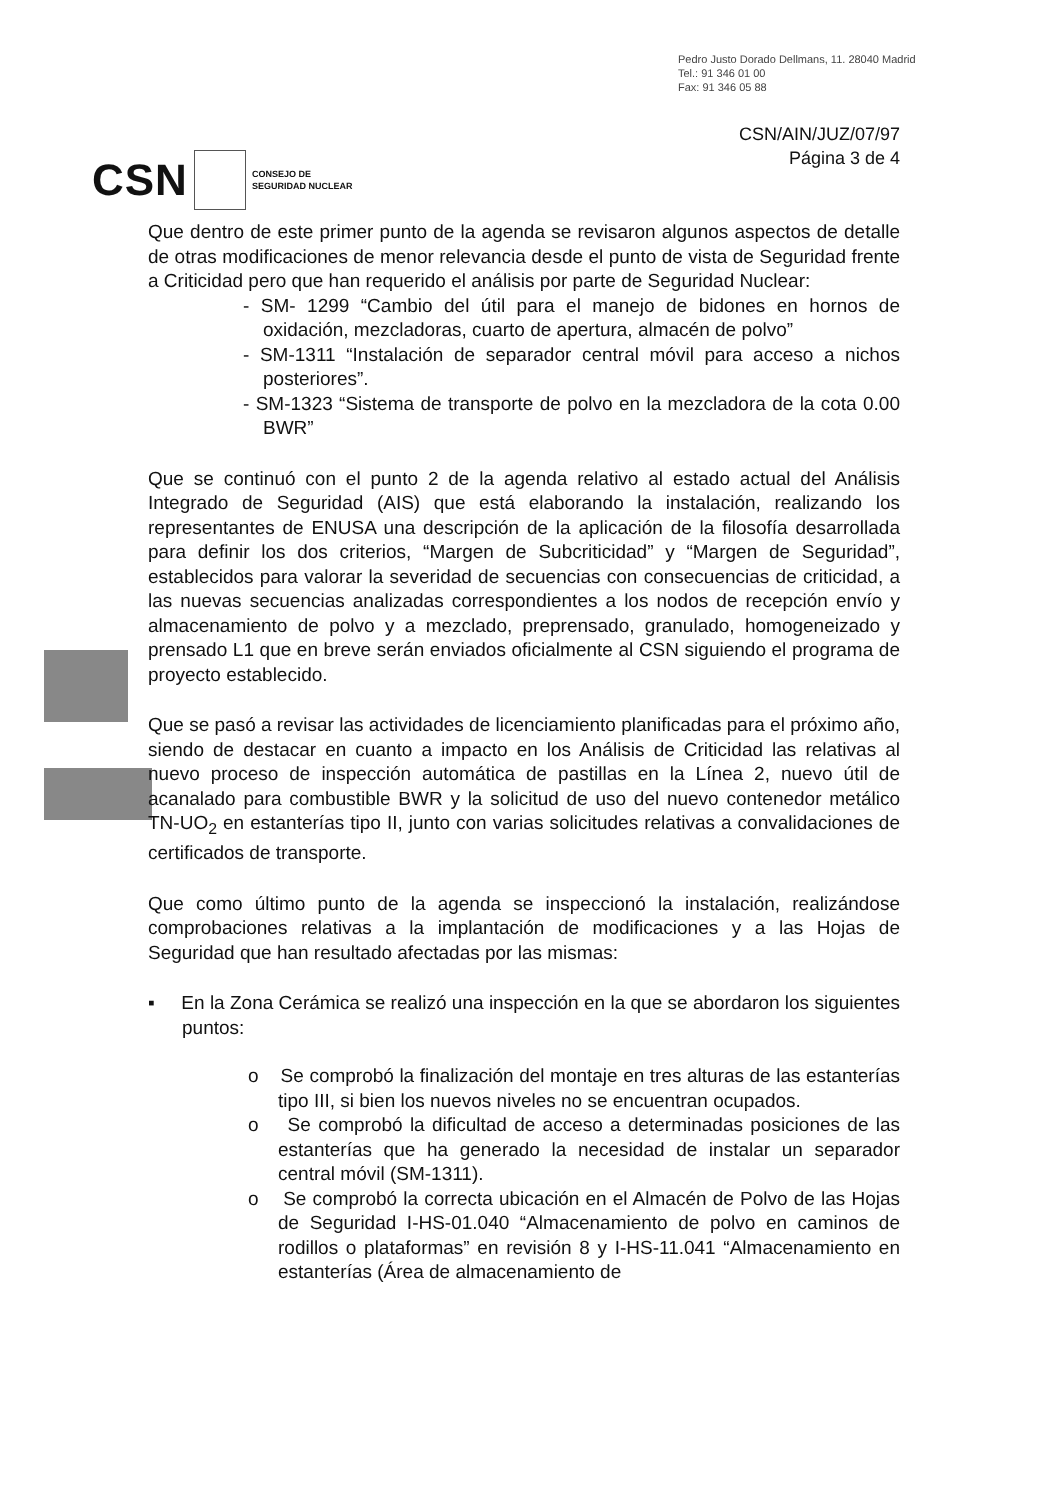Pedro Justo Dorado Dellmans, 11. 28040 Madrid
Tel.: 91 346 01 00
Fax: 91 346 05 88
CSN/AIN/JUZ/07/97
Página 3 de 4
CSN
CONSEJO DE
SEGURIDAD NUCLEAR
Que dentro de este primer punto de la agenda se revisaron algunos aspectos de detalle de otras modificaciones de menor relevancia desde el punto de vista de Seguridad frente a Criticidad pero que han requerido el análisis por parte de Seguridad Nuclear:
- SM- 1299 “Cambio del útil para el manejo de bidones en hornos de oxidación, mezcladoras, cuarto de apertura, almacén de polvo”
- SM-1311 “Instalación de separador central móvil para acceso a nichos posteriores”.
- SM-1323 “Sistema de transporte de polvo en la mezcladora de la cota 0.00 BWR”
Que se continuó con el punto 2 de la agenda relativo al estado actual del Análisis Integrado de Seguridad (AIS) que está elaborando la instalación, realizando los representantes de ENUSA una descripción de la aplicación de la filosofía desarrollada para definir los dos criterios, “Margen de Subcriticidad” y “Margen de Seguridad”, establecidos para valorar la severidad de secuencias con consecuencias de criticidad, a las nuevas secuencias analizadas correspondientes a los nodos de recepción envío y almacenamiento de polvo y a mezclado, preprensado, granulado, homogeneizado y prensado L1 que en breve serán enviados oficialmente al CSN siguiendo el programa de proyecto establecido.
Que se pasó a revisar las actividades de licenciamiento planificadas para el próximo año, siendo de destacar en cuanto a impacto en los Análisis de Criticidad las relativas al nuevo proceso de inspección automática de pastillas en la Línea 2, nuevo útil de acanalado para combustible BWR y la solicitud de uso del nuevo contenedor metálico TN-UO<sub>2</sub> en estanterías tipo II, junto con varias solicitudes relativas a convalidaciones de certificados de transporte.
Que como último punto de la agenda se inspeccionó la instalación, realizándose comprobaciones relativas a la implantación de modificaciones y a las Hojas de Seguridad que han resultado afectadas por las mismas:
▪ En la Zona Cerámica se realizó una inspección en la que se abordaron los siguientes puntos:
o Se comprobó la finalización del montaje en tres alturas de las estanterías tipo III, si bien los nuevos niveles no se encuentran ocupados.
o Se comprobó la dificultad de acceso a determinadas posiciones de las estanterías que ha generado la necesidad de instalar un separador central móvil (SM-1311).
o Se comprobó la correcta ubicación en el Almacén de Polvo de las Hojas de Seguridad I-HS-01.040 “Almacenamiento de polvo en caminos de rodillos o plataformas” en revisión 8 y I-HS-11.041 “Almacenamiento en estanterías (Área de almacenamiento de